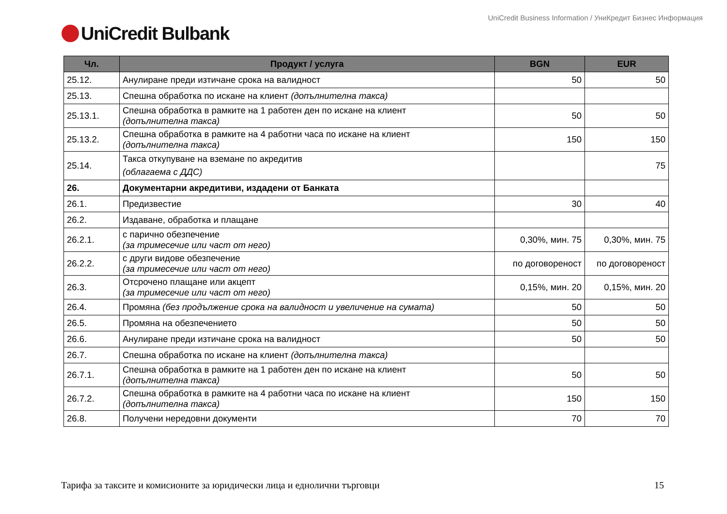UniCredit Business Information / УниКредит Бизнес Информация
UniCredit Bulbank
| Чл. | Продукт / услуга | BGN | EUR |
| --- | --- | --- | --- |
| 25.12. | Анулиране преди изтичане срока на валидност | 50 | 50 |
| 25.13. | Спешна обработка по искане на клиент (допълнителна такса) | | |
| 25.13.1. | Спешна обработка в рамките на 1 работен ден по искане на клиент (допълнителна такса) | 50 | 50 |
| 25.13.2. | Спешна обработка в рамките на 4 работни часа по искане на клиент (допълнителна такса) | 150 | 150 |
| 25.14. | Такса откупуване на вземане по акредитив (облагаема с ДДС) | | 75 |
| 26. | Документарни акредитиви, издадени от Банката | | |
| 26.1. | Предизвестие | 30 | 40 |
| 26.2. | Издаване, обработка и плащане | | |
| 26.2.1. | с парично обезпечение (за тримесечие или част от него) | 0,30%, мин. 75 | 0,30%, мин. 75 |
| 26.2.2. | с други видове обезпечение (за тримесечие или част от него) | по договореност | по договореност |
| 26.3. | Отсрочено плащане или акцепт (за тримесечие или част от него) | 0,15%, мин. 20 | 0,15%, мин. 20 |
| 26.4. | Промяна (без продължение срока на валидност и увеличение на сумата) | 50 | 50 |
| 26.5. | Промяна на обезпечението | 50 | 50 |
| 26.6. | Анулиране преди изтичане срока на валидност | 50 | 50 |
| 26.7. | Спешна обработка по искане на клиент (допълнителна такса) | | |
| 26.7.1. | Спешна обработка в рамките на 1 работен ден по искане на клиент (допълнителна такса) | 50 | 50 |
| 26.7.2. | Спешна обработка в рамките на 4 работни часа по искане на клиент (допълнителна такса) | 150 | 150 |
| 26.8. | Получени нередовни документи | 70 | 70 |
Тарифа за таксите и комисионите за юридически лица и еднолични търговци 15